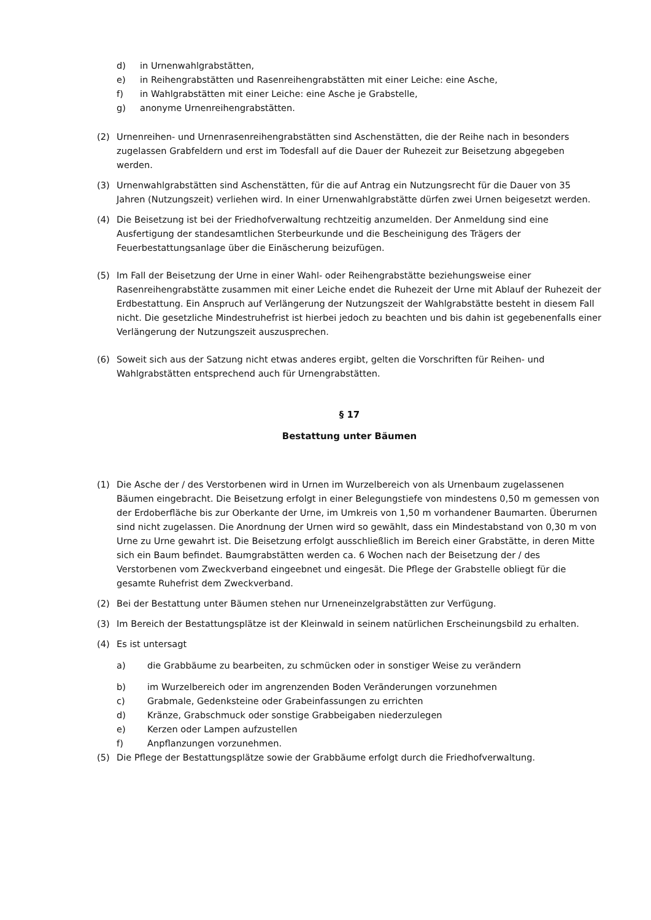d) in Urnenwahlgrabstätten,
e) in Reihengrabstätten und Rasenreihengrabstätten mit einer Leiche: eine Asche,
f) in Wahlgrabstätten mit einer Leiche: eine Asche je Grabstelle,
g) anonyme Urnenreihengrabstätten.
(2) Urnenreihen- und Urnenrasenreihengrabstätten sind Aschenstätten, die der Reihe nach in besonders zugelassen Grabfeldern und erst im Todesfall auf die Dauer der Ruhezeit zur Beisetzung abgegeben werden.
(3) Urnenwahlgrabstätten sind Aschenstätten, für die auf Antrag ein Nutzungsrecht für die Dauer von 35 Jahren (Nutzungszeit) verliehen wird. In einer Urnenwahlgrabstätte dürfen zwei Urnen beigesetzt werden.
(4) Die Beisetzung ist bei der Friedhofverwaltung rechtzeitig anzumelden. Der Anmeldung sind eine Ausfertigung der standesamtlichen Sterbeurkunde und die Bescheinigung des Trägers der Feuerbestattungsanlage über die Einäscherung beizufügen.
(5) Im Fall der Beisetzung der Urne in einer Wahl- oder Reihengrabstätte beziehungsweise einer Rasenreihengrabstätte zusammen mit einer Leiche endet die Ruhezeit der Urne mit Ablauf der Ruhezeit der Erdbestattung. Ein Anspruch auf Verlängerung der Nutzungszeit der Wahlgrabstätte besteht in diesem Fall nicht. Die gesetzliche Mindestruhefrist ist hierbei jedoch zu beachten und bis dahin ist gegebenenfalls einer Verlängerung der Nutzungszeit auszusprechen.
(6) Soweit sich aus der Satzung nicht etwas anderes ergibt, gelten die Vorschriften für Reihen- und Wahlgrabstätten entsprechend auch für Urnengrabstätten.
§ 17
Bestattung unter Bäumen
(1) Die Asche der / des Verstorbenen wird in Urnen im Wurzelbereich von als Urnenbaum zugelassenen Bäumen eingebracht. Die Beisetzung erfolgt in einer Belegungstiefe von mindestens 0,50 m gemessen von der Erdoberfläche bis zur Oberkante der Urne, im Umkreis von 1,50 m vorhandener Baumarten. Überurnen sind nicht zugelassen. Die Anordnung der Urnen wird so gewählt, dass ein Mindestabstand von 0,30 m von Urne zu Urne gewahrt ist. Die Beisetzung erfolgt ausschließlich im Bereich einer Grabstätte, in deren Mitte sich ein Baum befindet. Baumgrabstätten werden ca. 6 Wochen nach der Beisetzung der / des Verstorbenen vom Zweckverband eingeebnet und eingesät. Die Pflege der Grabstelle obliegt für die gesamte Ruhefrist dem Zweckverband.
(2) Bei der Bestattung unter Bäumen stehen nur Urneneinzelgrabstätten zur Verfügung.
(3) Im Bereich der Bestattungsplätze ist der Kleinwald in seinem natürlichen Erscheinungsbild zu erhalten.
(4) Es ist untersagt
a) die Grabbäume zu bearbeiten, zu schmücken oder in sonstiger Weise zu verändern
b) im Wurzelbereich oder im angrenzenden Boden Veränderungen vorzunehmen
c) Grabmale, Gedenksteine oder Grabeinfassungen zu errichten
d) Kränze, Grabschmuck oder sonstige Grabbeigaben niederzulegen
e) Kerzen oder Lampen aufzustellen
f) Anpflanzungen vorzunehmen.
(5) Die Pflege der Bestattungsplätze sowie der Grabbäume erfolgt durch die Friedhofverwaltung.